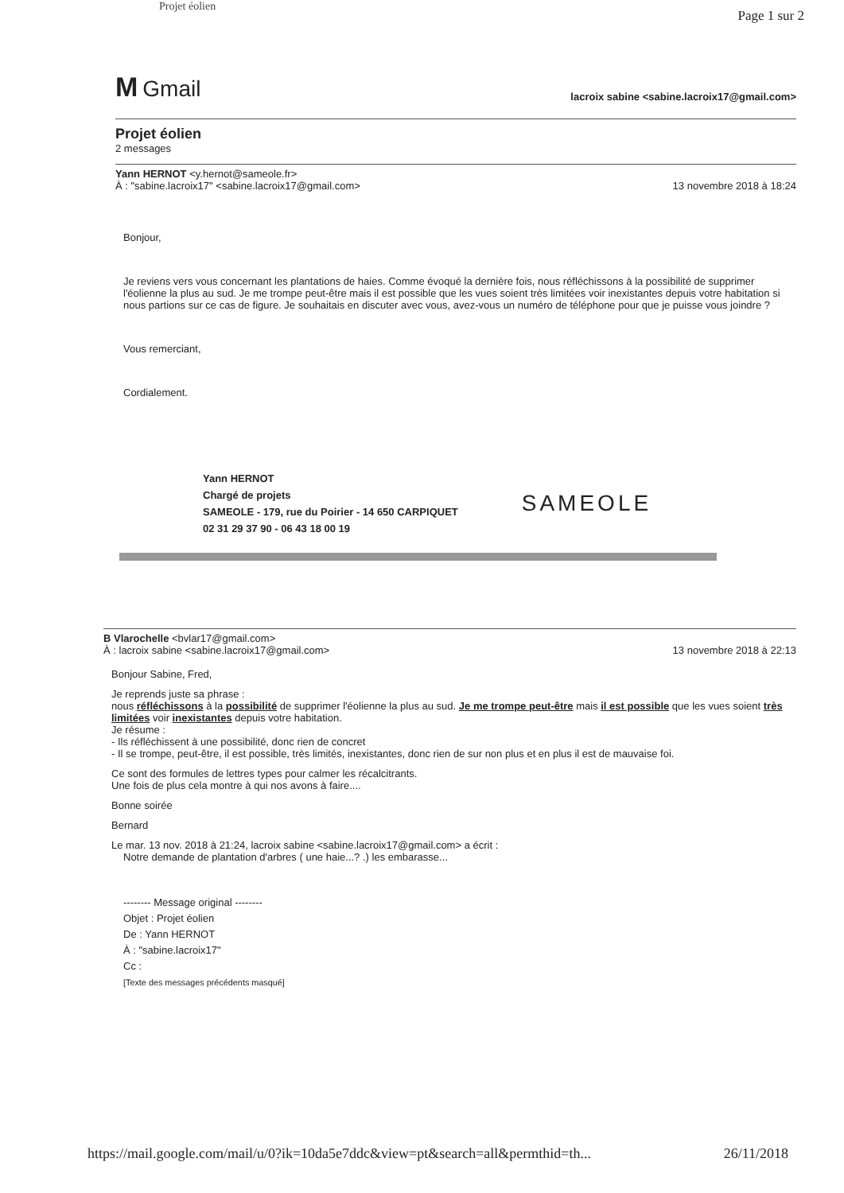Projet éolien
Page 1 sur 2
M Gmail
lacroix sabine <sabine.lacroix17@gmail.com>
Projet éolien
2 messages
Yann HERNOT <y.hernot@sameole.fr>
À : "sabine.lacroix17" <sabine.lacroix17@gmail.com> 13 novembre 2018 à 18:24
Bonjour,
Je reviens vers vous concernant les plantations de haies. Comme évoqué la dernière fois, nous réfléchissons à la possibilité de supprimer l'éolienne la plus au sud. Je me trompe peut-être mais il est possible que les vues soient très limitées voir inexistantes depuis votre habitation si nous partions sur ce cas de figure. Je souhaitais en discuter avec vous, avez-vous un numéro de téléphone pour que je puisse vous joindre ?
Vous remerciant,
Cordialement.
Yann HERNOT
Chargé de projets
SAMEOLE - 179, rue du Poirier - 14 650 CARPIQUET
02 31 29 37 90 - 06 43 18 00 19
SAMEOLE
B Vlarochelle <bvlar17@gmail.com>
À : lacroix sabine <sabine.lacroix17@gmail.com> 13 novembre 2018 à 22:13
Bonjour Sabine, Fred,
Je reprends juste sa phrase :
nous réfléchissons à la possibilité de supprimer l'éolienne la plus au sud. Je me trompe peut-être mais il est possible que les vues soient très limitées voir inexistantes depuis votre habitation.
Je résume :
- Ils réfléchissent à une possibilité, donc rien de concret
- Il se trompe, peut-être, il est possible, très limités, inexistantes, donc rien de sur non plus et en plus il est de mauvaise foi.
Ce sont des formules de lettres types pour calmer les récalcitrants.
Une fois de plus cela montre à qui nos avons à faire....
Bonne soirée
Bernard
Le mar. 13 nov. 2018 à 21:24, lacroix sabine <sabine.lacroix17@gmail.com> a écrit :
Notre demande de plantation d'arbres ( une haie...? .) les embarasse...
-------- Message original --------
Objet : Projet éolien
De : Yann HERNOT
À : "sabine.lacroix17"
Cc :
[Texte des messages précédents masqué]
https://mail.google.com/mail/u/0?ik=10da5e7ddc&view=pt&search=all&permthid=th... 26/11/2018